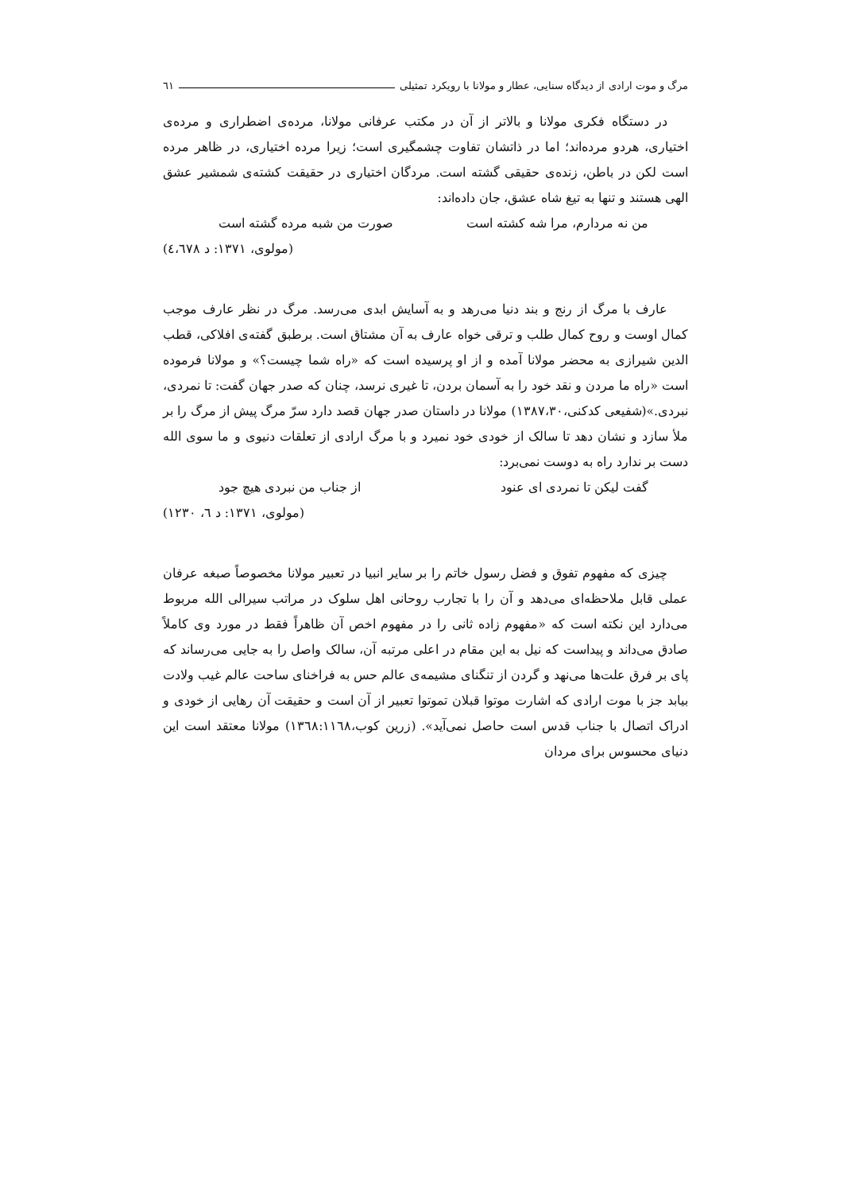مرگ و موت ارادی از دیدگاه سنایی، عطار و مولانا با رویکرد تمثیلی ٦١
در دستگاه فکری مولانا و بالاتر از آن در مکتب عرفانی مولانا، مرده‌ی اضطراری و مرده‌ی اختیاری، هردو مرده‌اند؛ اما در ذاتشان تفاوت چشمگیری است؛ زیرا مرده اختیاری، در ظاهر مرده است لکن در باطن، زنده‌ی حقیقی گشته است. مردگان اختیاری در حقیقت کشته‌ی شمشیر عشق الهی هستند و تنها به تیغ شاه عشق، جان داده‌اند:
من نه مردارم، مرا شه کشته است صورت من شبه مرده گشته است
(مولوی، ١٣٧١: د ٤،٦٧٨)
عارف با مرگ از رنج و بند دنیا می‌رهد و به آسایش ابدی می‌رسد. مرگ در نظر عارف موجب کمال اوست و روح کمال طلب و ترقی خواه عارف به آن مشتاق است. برطبق گفته‌ی افلاکی، قطب الدین شیرازی به محضر مولانا آمده و از او پرسیده است که «راه شما چیست؟» و مولانا فرموده است «راه ما مردن و نقد خود را به آسمان بردن، تا غیری نرسد، چنان که صدر جهان گفت: تا نمردی، نبردی.»(شفیعی کدکنی،١٣٨٧،٣٠) مولانا در داستان صدر جهان قصد دارد سرّ مرگ پیش از مرگ را بر ملأ سازد و نشان دهد تا سالک از خودی خود نمیرد و با مرگ ارادی از تعلقات دنیوی و ما سوی الله دست بر ندارد راه به دوست نمی‌برد:
گفت لیکن تا نمردی ای عنود از جناب من نبردی هیچ جود
(مولوی، ١٣٧١: د ٦، ١٢٣٠)
چیزی که مفهوم تفوق و فضل رسول خاتم را بر سایر انبیا در تعبیر مولانا مخصوصاً صبغه عرفان عملی قابل ملاحظه‌ای می‌دهد و آن را با تجارب روحانی اهل سلوک در مراتب سیرالی الله مربوط می‌دارد این نکته است که «مفهوم زاده ثانی را در مفهوم اخص آن ظاهراً فقط در مورد وی کاملاً صادق می‌داند و پیداست که نیل به این مقام در اعلی مرتبه آن، سالک واصل را به جایی می‌رساند که پای بر فرق علت‌ها می‌نهد و گردن از تنگنای مشیمه‌ی عالم حس به فراخنای ساحت عالم غیب ولادت بیابد جز با موت ارادی که اشارت موتوا قبلان تموتوا تعبیر از آن است و حقیقت آن رهایی از خودی و ادراک اتصال با جناب قدس است حاصل نمی‌آید». (زرین کوب،١٣٦٨:١١٦٨) مولانا معتقد است این دنیای محسوس برای مردان